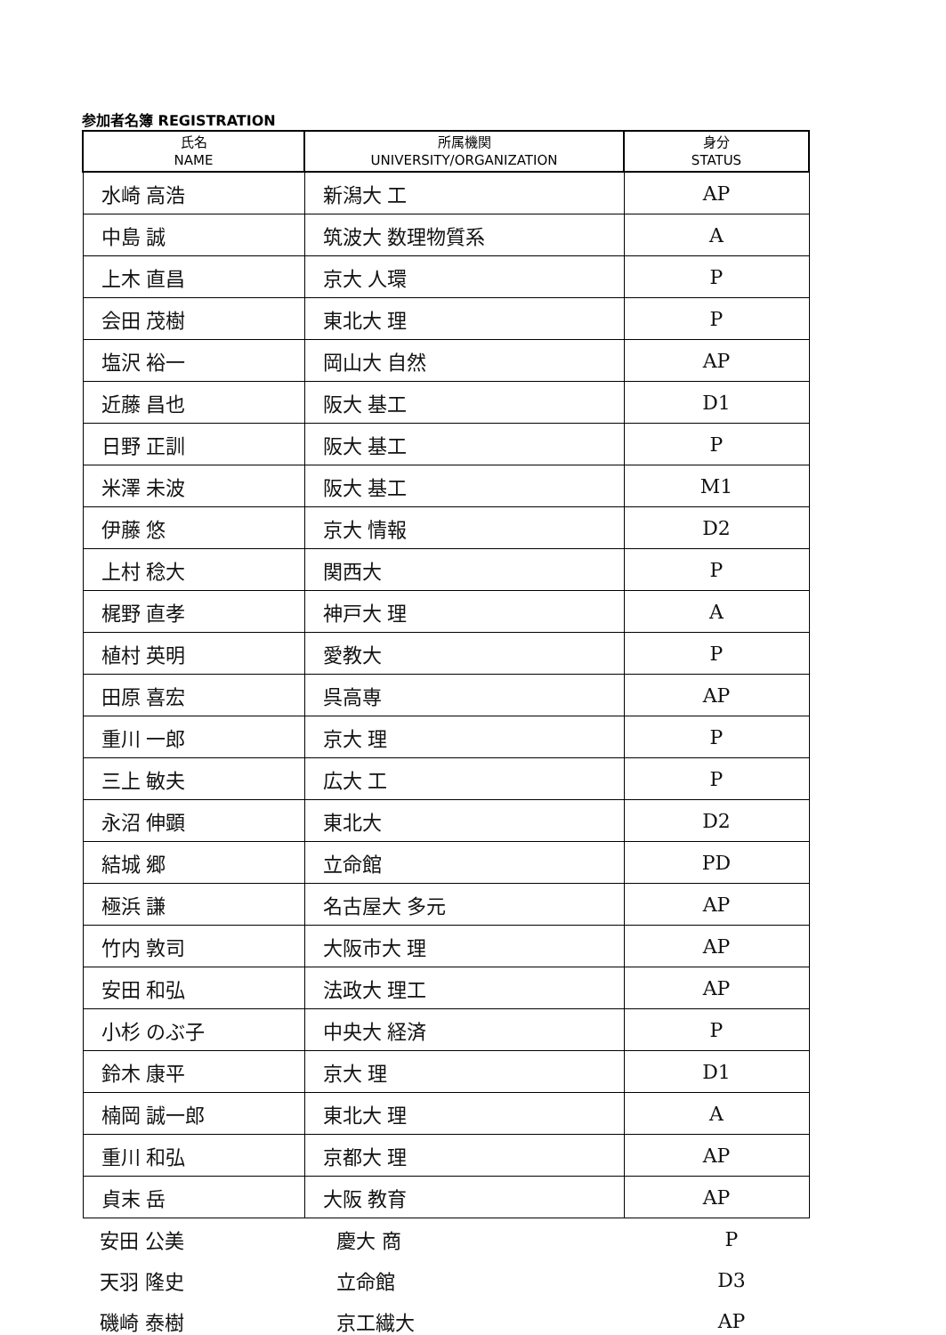参加者名簿 REGISTRATION
| 氏名 NAME | 所属機関 UNIVERSITY/ORGANIZATION | 身分 STATUS |
| --- | --- | --- |
| 水崎 高浩 | 新潟大 工 | AP |
| 中島 誠 | 筑波大 数理物質系 | A |
| 上木 直昌 | 京大 人環 | P |
| 会田 茂樹 | 東北大 理 | P |
| 塩沢 裕一 | 岡山大 自然 | AP |
| 近藤 昌也 | 阪大 基工 | D1 |
| 日野 正訓 | 阪大 基工 | P |
| 米澤 未波 | 阪大 基工 | M1 |
| 伊藤 悠 | 京大 情報 | D2 |
| 上村 稔大 | 関西大 | P |
| 梶野 直孝 | 神戸大 理 | A |
| 植村 英明 | 愛教大 | P |
| 田原 喜宏 | 呉高専 | AP |
| 重川 一郎 | 京大 理 | P |
| 三上 敏夫 | 広大 工 | P |
| 永沼 伸顕 | 東北大 | D2 |
| 結城 郷 | 立命館 | PD |
| 極浜 謙 | 名古屋大 多元 | AP |
| 竹内 敦司 | 大阪市大 理 | AP |
| 安田 和弘 | 法政大 理工 | AP |
| 小杉 のぶ子 | 中央大 経済 | P |
| 鈴木 康平 | 京大 理 | D1 |
| 楠岡 誠一郎 | 東北大 理 | A |
| 重川 和弘 | 京都大 理 | AP |
| 貞末 岳 | 大阪 教育 | AP |
| 安田 公美 | 慶大 商 | P |
| 天羽 隆史 | 立命館 | D3 |
| 磯崎 泰樹 | 京工繊大 | AP |